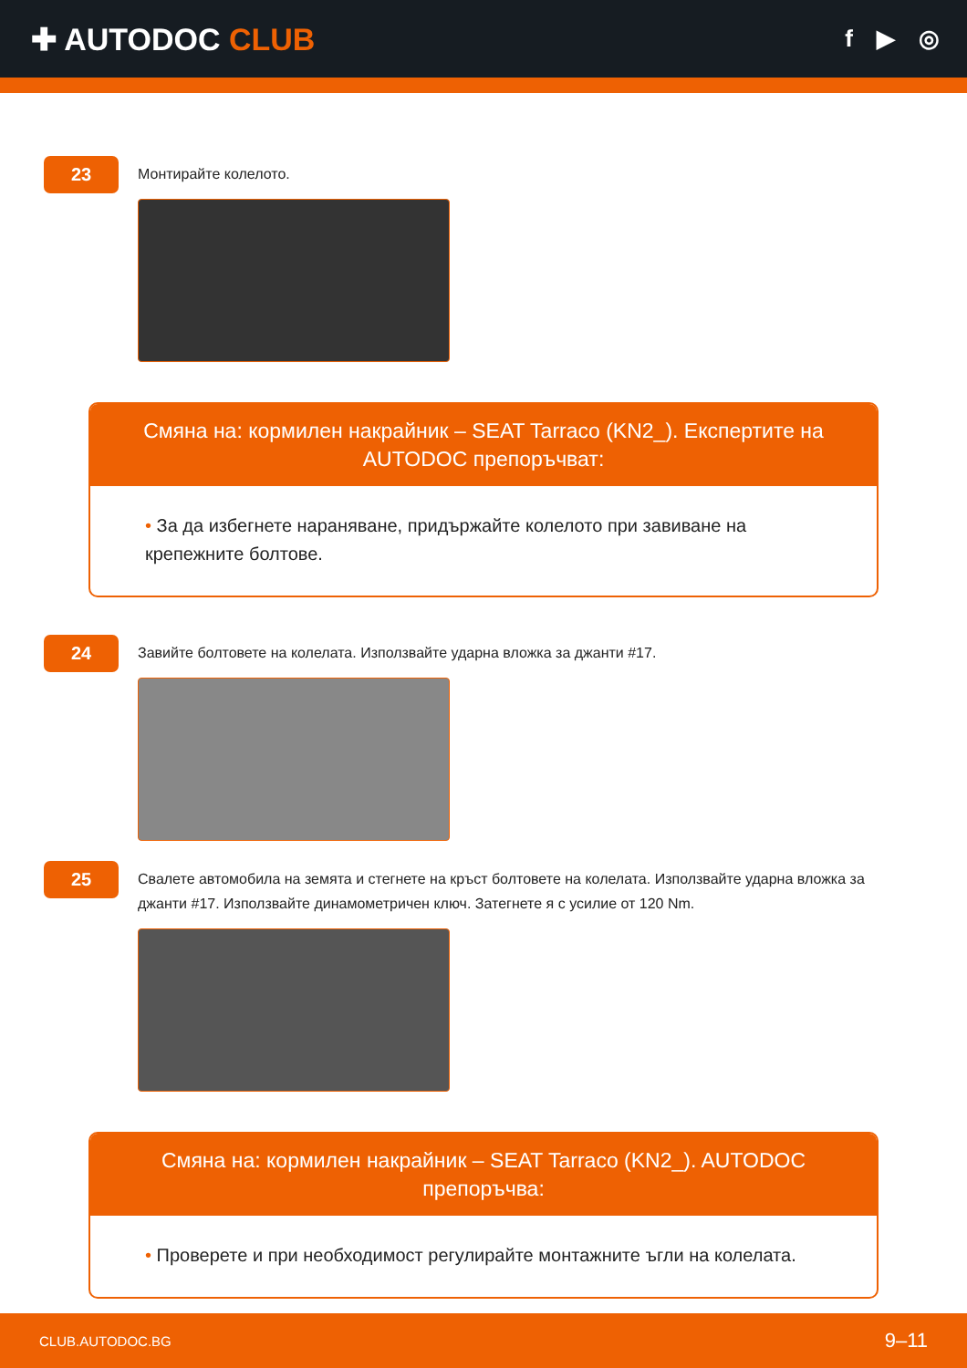✚ AUTODOC CLUB
f ▶ ◎
23
Монтирайте колелото.
Смяна на: кормилен накрайник – SEAT Tarraco (KN2_). Експертите на AUTODOC препоръчват:
• За да избегнете нараняване, придържайте колелото при завиване на крепежните болтове.
24
Завийте болтовете на колелата. Използвайте ударна вложка за джанти #17.
25
Свалете автомобила на земята и стегнете на кръст болтовете на колелата. Използвайте ударна вложка за джанти #17. Използвайте динамометричен ключ. Затегнете я с усилие от 120 Nm.
Смяна на: кормилен накрайник – SEAT Tarraco (KN2_). AUTODOC препоръчва:
• Проверете и при необходимост регулирайте монтажните ъгли на колелата.
CLUB.AUTODOC.BG 9–11